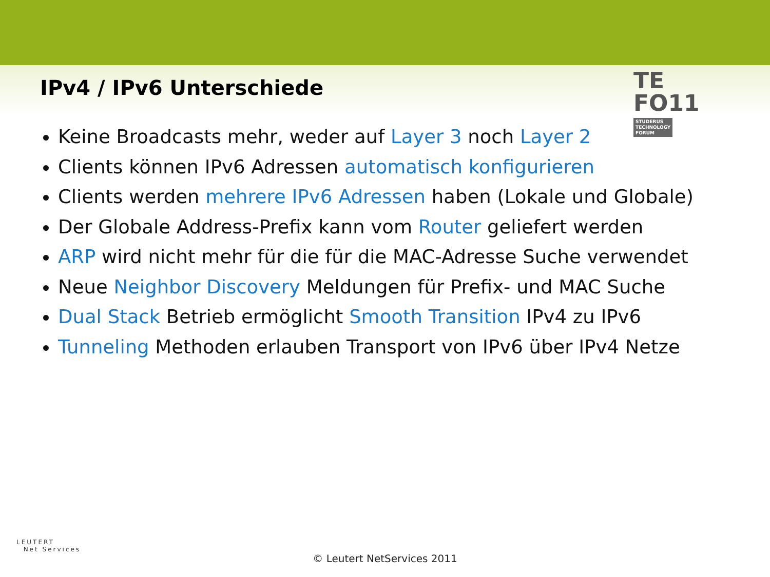TE
FO11 STUDERUS
TECHNOLOGY
FORUM
IPv4 / IPv6 Unterschiede
Keine Broadcasts mehr, weder auf Layer 3 noch Layer 2
Clients können IPv6 Adressen automatisch konfigurieren
Clients werden mehrere IPv6 Adressen haben (Lokale und Globale)
Der Globale Address-Prefix kann vom Router geliefert werden
ARP wird nicht mehr für die für die MAC-Adresse Suche verwendet
Neue Neighbor Discovery Meldungen für Prefix- und MAC Suche
Dual Stack Betrieb ermöglicht Smooth Transition IPv4 zu IPv6
Tunneling Methoden erlauben Transport von IPv6 über IPv4 Netze
LEUTERT
Net Services
© Leutert NetServices 2011